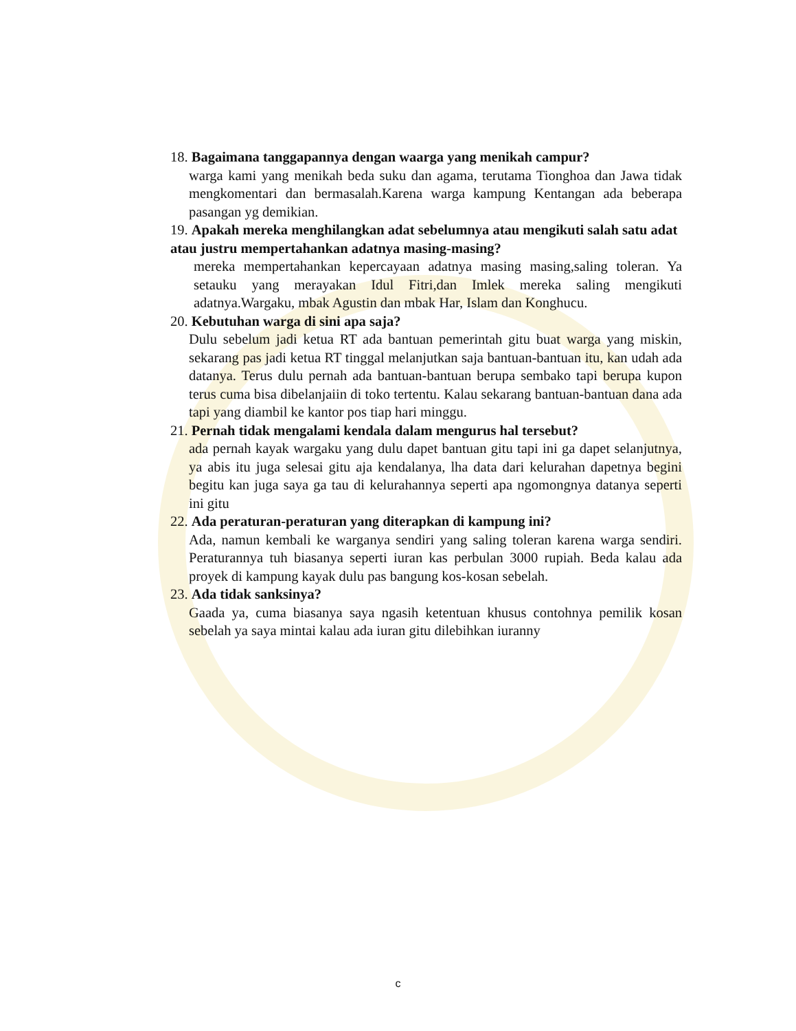18. Bagaimana tanggapannya dengan waarga yang menikah campur?
warga kami yang menikah beda suku dan agama, terutama Tionghoa dan Jawa tidak mengkomentari dan bermasalah.Karena warga kampung Kentangan ada beberapa pasangan yg demikian.
19. Apakah mereka menghilangkan adat sebelumnya atau mengikuti salah satu adat atau justru mempertahankan adatnya masing-masing?
mereka mempertahankan kepercayaan adatnya masing masing,saling toleran. Ya setauku yang merayakan Idul Fitri,dan Imlek mereka saling mengikuti adatnya.Wargaku, mbak Agustin dan mbak Har, Islam dan Konghucu.
20. Kebutuhan warga di sini apa saja?
Dulu sebelum jadi ketua RT ada bantuan pemerintah gitu buat warga yang miskin, sekarang pas jadi ketua RT tinggal melanjutkan saja bantuan-bantuan itu, kan udah ada datanya. Terus dulu pernah ada bantuan-bantuan berupa sembako tapi berupa kupon terus cuma bisa dibelanjaiin di toko tertentu. Kalau sekarang bantuan-bantuan dana ada tapi yang diambil ke kantor pos tiap hari minggu.
21. Pernah tidak mengalami kendala dalam mengurus hal tersebut?
ada pernah kayak wargaku yang dulu dapet bantuan gitu tapi ini ga dapet selanjutnya, ya abis itu juga selesai gitu aja kendalanya, lha data dari kelurahan dapetnya begini begitu kan juga saya ga tau di kelurahannya seperti apa ngomongnya datanya seperti ini gitu
22. Ada peraturan-peraturan yang diterapkan di kampung ini?
Ada, namun kembali ke warganya sendiri yang saling toleran karena warga sendiri. Peraturannya tuh biasanya seperti iuran kas perbulan 3000 rupiah. Beda kalau ada proyek di kampung kayak dulu pas bangung kos-kosan sebelah.
23. Ada tidak sanksinya?
Gaada ya, cuma biasanya saya ngasih ketentuan khusus contohnya pemilik kosan sebelah ya saya mintai kalau ada iuran gitu dilebihkan iuranny
c